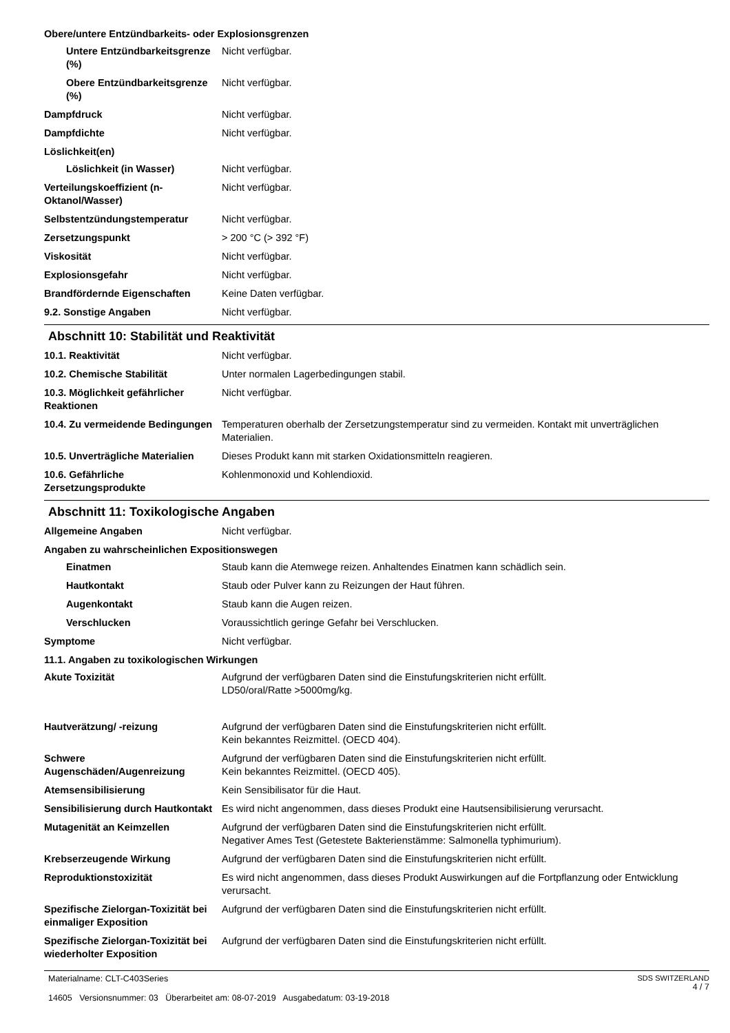Obere/untere Entzündbarkeits- oder Explosionsgrenzen
Untere Entzündbarkeitsgrenze (%)
Nicht verfügbar.
Obere Entzündbarkeitsgrenze (%)
Nicht verfügbar.
Dampfdruck Nicht verfügbar.
Dampfdichte Nicht verfügbar.
Löslichkeit(en)
Löslichkeit (in Wasser) Nicht verfügbar.
Verteilungskoeffizient (n-Oktanol/Wasser)
Nicht verfügbar.
Selbstentzündungstemperatur Nicht verfügbar.
Zersetzungspunkt > 200 °C (> 392 °F)
Viskosität Nicht verfügbar.
Explosionsgefahr Nicht verfügbar.
Brandfördernde Eigenschaften Keine Daten verfügbar.
9.2. Sonstige Angaben Nicht verfügbar.
Abschnitt 10: Stabilität und Reaktivität
10.1. Reaktivität Nicht verfügbar.
10.2. Chemische Stabilität Unter normalen Lagerbedingungen stabil.
10.3. Möglichkeit gefährlicher Reaktionen
Nicht verfügbar.
10.4. Zu vermeidende Bedingungen
Temperaturen oberhalb der Zersetzungstemperatur sind zu vermeiden. Kontakt mit unverträglichen Materialien.
10.5. Unverträgliche Materialien
Dieses Produkt kann mit starken Oxidationsmitteln reagieren.
10.6. Gefährliche Zersetzungsprodukte
Kohlenmonoxid und Kohlendioxid.
Abschnitt 11: Toxikologische Angaben
Allgemeine Angaben Nicht verfügbar.
Angaben zu wahrscheinlichen Expositionswegen
Einatmen Staub kann die Atemwege reizen. Anhaltendes Einatmen kann schädlich sein.
Hautkontakt Staub oder Pulver kann zu Reizungen der Haut führen.
Augenkontakt Staub kann die Augen reizen.
Verschlucken Voraussichtlich geringe Gefahr bei Verschlucken.
Symptome Nicht verfügbar.
11.1. Angaben zu toxikologischen Wirkungen
Akute Toxizität Aufgrund der verfügbaren Daten sind die Einstufungskriterien nicht erfüllt.
LD50/oral/Ratte >5000mg/kg.
Hautverätzung/ -reizung Aufgrund der verfügbaren Daten sind die Einstufungskriterien nicht erfüllt.
Kein bekanntes Reizmittel. (OECD 404).
Schwere Augenschäden/Augenreizung
Aufgrund der verfügbaren Daten sind die Einstufungskriterien nicht erfüllt.
Kein bekanntes Reizmittel. (OECD 405).
Atemsensibilisierung Kein Sensibilisator für die Haut.
Sensibilisierung durch Hautkontakt
Es wird nicht angenommen, dass dieses Produkt eine Hautsensibilisierung verursacht.
Mutagenität an Keimzellen Aufgrund der verfügbaren Daten sind die Einstufungskriterien nicht erfüllt.
Negativer Ames Test (Getestete Bakterienstämme: Salmonella typhimurium).
Krebserzeugende Wirkung Aufgrund der verfügbaren Daten sind die Einstufungskriterien nicht erfüllt.
Reproduktionstoxizität Es wird nicht angenommen, dass dieses Produkt Auswirkungen auf die Fortpflanzung oder Entwicklung verursacht.
Spezifische Zielorgan-Toxizität bei einmaliger Exposition
Aufgrund der verfügbaren Daten sind die Einstufungskriterien nicht erfüllt.
Spezifische Zielorgan-Toxizität bei wiederholter Exposition
Aufgrund der verfügbaren Daten sind die Einstufungskriterien nicht erfüllt.
Materialname: CLT-C403Series
14605 Versionsnummer: 03 Überarbeitet am: 08-07-2019 Ausgabedatum: 03-19-2018
SDS SWITZERLAND
4 / 7